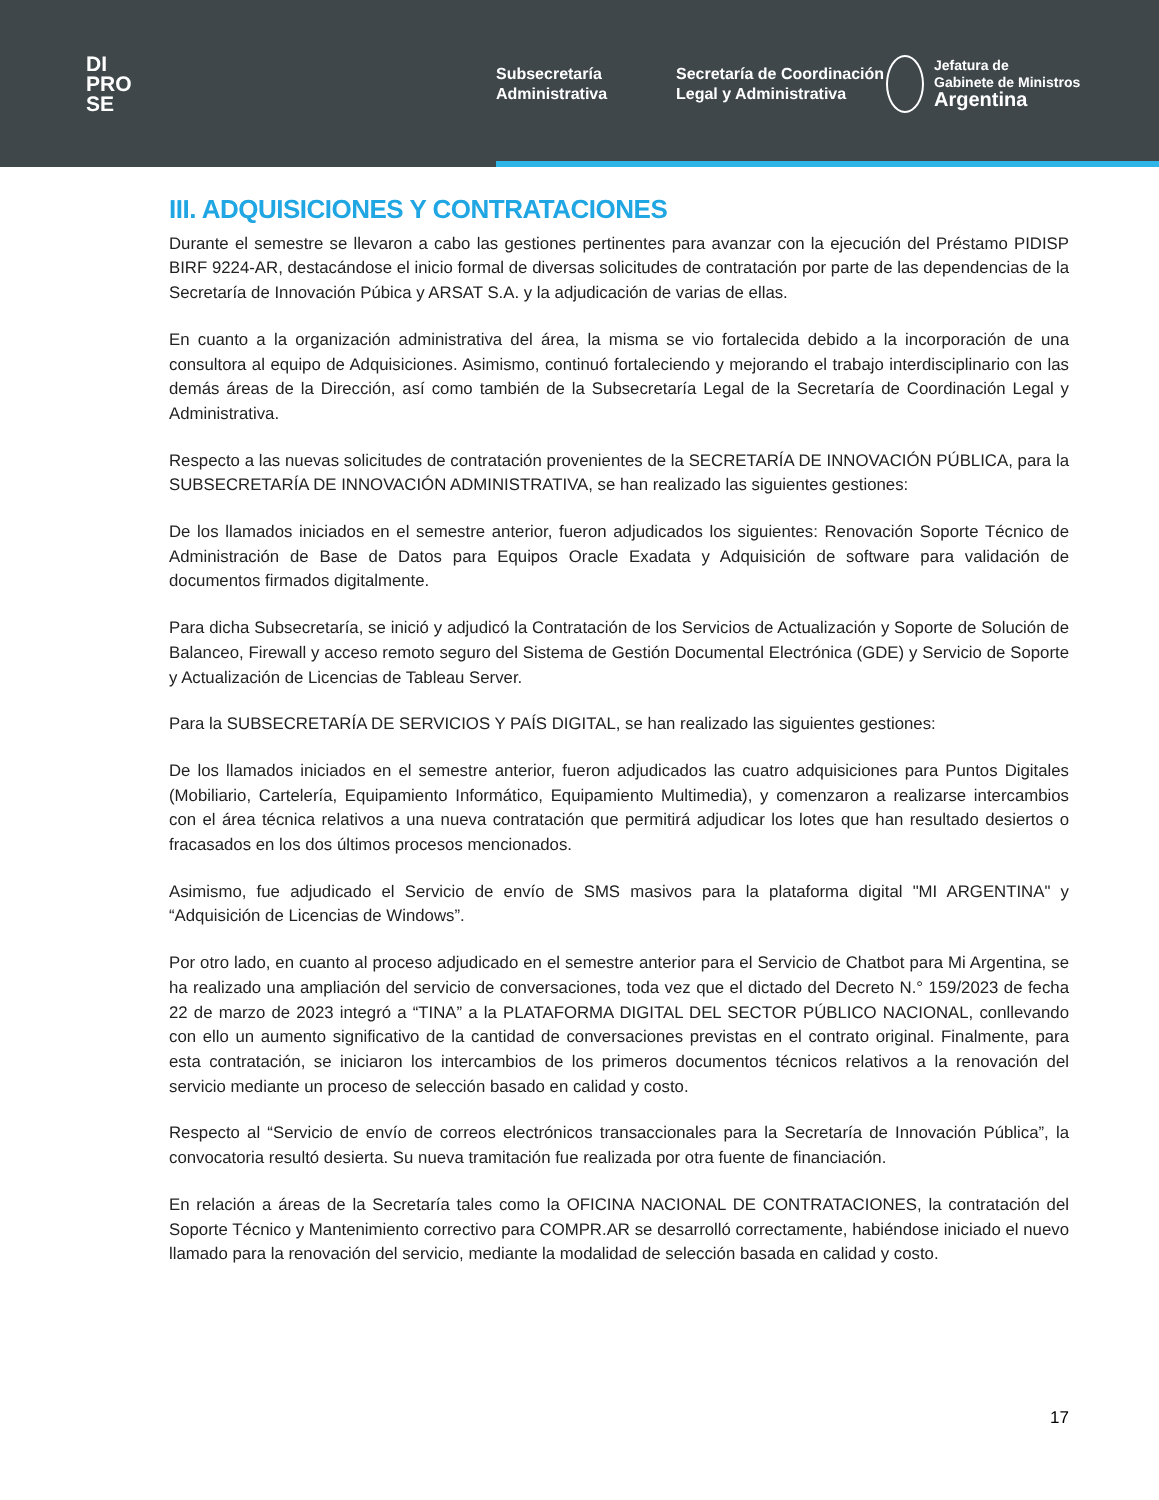DI
PRO
SE
Subsecretaría Administrativa
Secretaría de Coordinación Legal y Administrativa
Jefatura de
Gabinete de Ministros
Argentina
III. ADQUISICIONES Y CONTRATACIONES
Durante el semestre se llevaron a cabo las gestiones pertinentes para avanzar con la ejecución del Préstamo PIDISP BIRF 9224-AR, destacándose el inicio formal de diversas solicitudes de contratación por parte de las dependencias de la Secretaría de Innovación Púbica y ARSAT S.A. y la adjudicación de varias de ellas.
En cuanto a la organización administrativa del área, la misma se vio fortalecida debido a la incorporación de una consultora al equipo de Adquisiciones. Asimismo, continuó fortaleciendo y mejorando el trabajo interdisciplinario con las demás áreas de la Dirección, así como también de la Subsecretaría Legal de la Secretaría de Coordinación Legal y Administrativa.
Respecto a las nuevas solicitudes de contratación provenientes de la SECRETARÍA DE INNOVACIÓN PÚBLICA, para la SUBSECRETARÍA DE INNOVACIÓN ADMINISTRATIVA, se han realizado las siguientes gestiones:
De los llamados iniciados en el semestre anterior, fueron adjudicados los siguientes: Renovación Soporte Técnico de Administración de Base de Datos para Equipos Oracle Exadata y Adquisición de software para validación de documentos firmados digitalmente.
Para dicha Subsecretaría, se inició y adjudicó la Contratación de los Servicios de Actualización y Soporte de Solución de Balanceo, Firewall y acceso remoto seguro del Sistema de Gestión Documental Electrónica (GDE) y Servicio de Soporte y Actualización de Licencias de Tableau Server.
Para la SUBSECRETARÍA DE SERVICIOS Y PAÍS DIGITAL, se han realizado las siguientes gestiones:
De los llamados iniciados en el semestre anterior, fueron adjudicados las cuatro adquisiciones para Puntos Digitales (Mobiliario, Cartelería, Equipamiento Informático, Equipamiento Multimedia), y comenzaron a realizarse intercambios con el área técnica relativos a una nueva contratación que permitirá adjudicar los lotes que han resultado desiertos o fracasados en los dos últimos procesos mencionados.
Asimismo, fue adjudicado el Servicio de envío de SMS masivos para la plataforma digital "MI ARGENTINA" y “Adquisición de Licencias de Windows”.
Por otro lado, en cuanto al proceso adjudicado en el semestre anterior para el Servicio de Chatbot para Mi Argentina, se ha realizado una ampliación del servicio de conversaciones, toda vez que el dictado del Decreto N.° 159/2023 de fecha 22 de marzo de 2023 integró a “TINA” a la PLATAFORMA DIGITAL DEL SECTOR PÚBLICO NACIONAL, conllevando con ello un aumento significativo de la cantidad de conversaciones previstas en el contrato original. Finalmente, para esta contratación, se iniciaron los intercambios de los primeros documentos técnicos relativos a la renovación del servicio mediante un proceso de selección basado en calidad y costo.
Respecto al “Servicio de envío de correos electrónicos transaccionales para la Secretaría de Innovación Pública”, la convocatoria resultó desierta. Su nueva tramitación fue realizada por otra fuente de financiación.
En relación a áreas de la Secretaría tales como la OFICINA NACIONAL DE CONTRATACIONES, la contratación del Soporte Técnico y Mantenimiento correctivo para COMPR.AR se desarrolló correctamente, habiéndose iniciado el nuevo llamado para la renovación del servicio, mediante la modalidad de selección basada en calidad y costo.
17